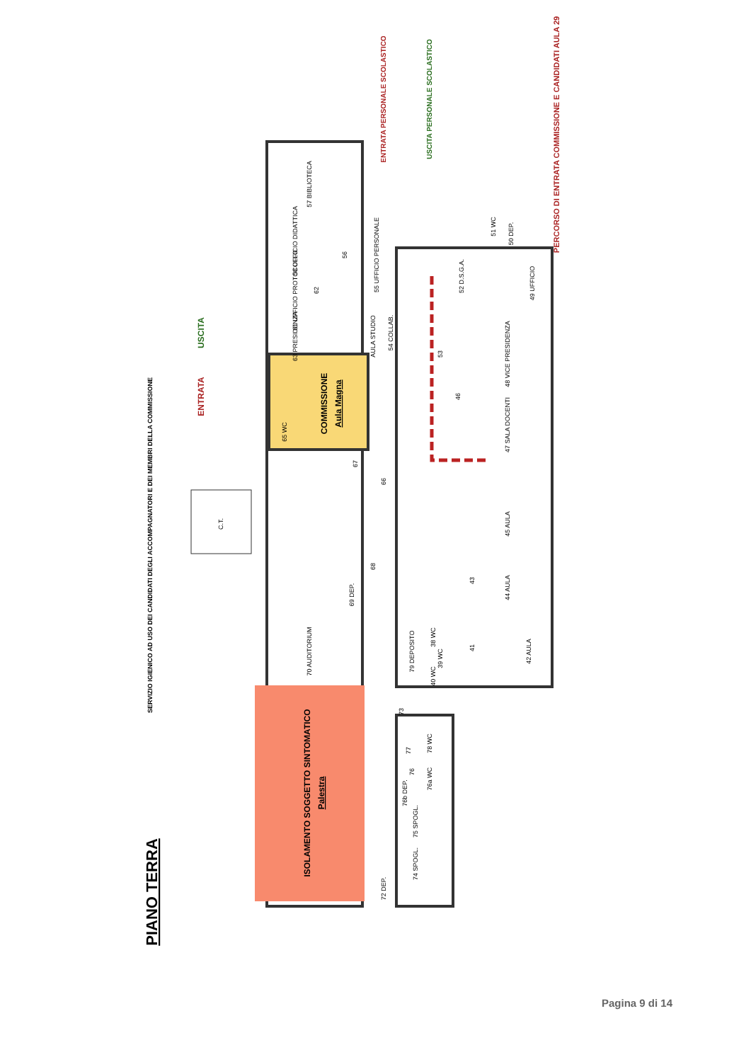57 BIBLIOTECA
58 UFFICIO DIDATTICA
56
55 UFFICIO PERSONALE
61 UFFICIO PROTOCOLLO
62
63 PRESIDENZA
AULA STUDIO
54 COLLAB.
53
52 D.S.G.A.
51 WC
50 DEP.
49 UFFICIO
48 VICE PRESIDENZA
46
47 SALA DOCENTI
65 WC
67
66
C.T.
45 AULA
43
44 AULA
68
69 DEP.
70 AUDITORIUM
79 DEPOSITO
38 WC
39 WC
40 WC
41
42 AULA
73
77
78 WC
76
76a WC
76b DEP.
75 SPOGL.
74 SPOGL.
72 DEP.
COMMISSIONE
Aula Magna
ISOLAMENTO SOGGETTO SINTOMATICO
Palestra
ENTRATA
USCITA
ENTRATA PERSONALE SCOLASTICO
USCITA PERSONALE SCOLASTICO
PERCORSO DI ENTRATA COMMISSIONE E CANDIDATI AULA 29
SERVIZIO IGIENICO AD USO DEI CANDIDATI DEGLI ACCOMPAGNATORI E DEI MEMBRI DELLA COMMISSIONE
PIANO TERRA
Pagina 9 di 14